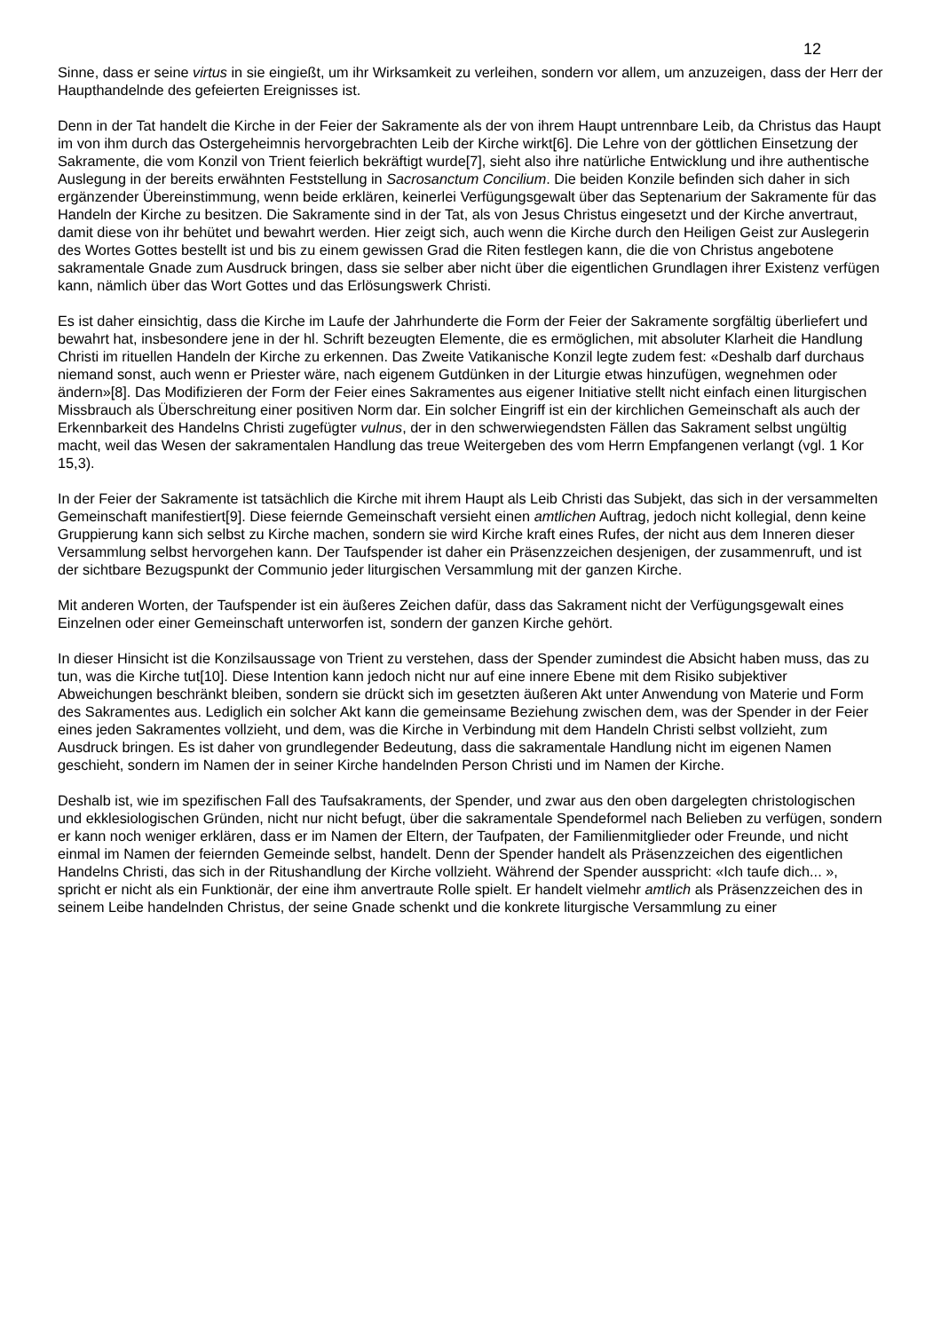12
Sinne, dass er seine virtus in sie eingießt, um ihr Wirksamkeit zu verleihen, sondern vor allem, um anzuzeigen, dass der Herr der Haupthandelnde des gefeierten Ereignisses ist.
Denn in der Tat handelt die Kirche in der Feier der Sakramente als der von ihrem Haupt untrennbare Leib, da Christus das Haupt im von ihm durch das Ostergeheimnis hervorgebrachten Leib der Kirche wirkt[6]. Die Lehre von der göttlichen Einsetzung der Sakramente, die vom Konzil von Trient feierlich bekräftigt wurde[7], sieht also ihre natürliche Entwicklung und ihre authentische Auslegung in der bereits erwähnten Feststellung in Sacrosanctum Concilium. Die beiden Konzile befinden sich daher in sich ergänzender Übereinstimmung, wenn beide erklären, keinerlei Verfügungsgewalt über das Septenarium der Sakramente für das Handeln der Kirche zu besitzen. Die Sakramente sind in der Tat, als von Jesus Christus eingesetzt und der Kirche anvertraut, damit diese von ihr behütet und bewahrt werden. Hier zeigt sich, auch wenn die Kirche durch den Heiligen Geist zur Auslegerin des Wortes Gottes bestellt ist und bis zu einem gewissen Grad die Riten festlegen kann, die die von Christus angebotene sakramentale Gnade zum Ausdruck bringen, dass sie selber aber nicht über die eigentlichen Grundlagen ihrer Existenz verfügen kann, nämlich über das Wort Gottes und das Erlösungswerk Christi.
Es ist daher einsichtig, dass die Kirche im Laufe der Jahrhunderte die Form der Feier der Sakramente sorgfältig überliefert und bewahrt hat, insbesondere jene in der hl. Schrift bezeugten Elemente, die es ermöglichen, mit absoluter Klarheit die Handlung Christi im rituellen Handeln der Kirche zu erkennen. Das Zweite Vatikanische Konzil legte zudem fest: «Deshalb darf durchaus niemand sonst, auch wenn er Priester wäre, nach eigenem Gutdünken in der Liturgie etwas hinzufügen, wegnehmen oder ändern»[8]. Das Modifizieren der Form der Feier eines Sakramentes aus eigener Initiative stellt nicht einfach einen liturgischen Missbrauch als Überschreitung einer positiven Norm dar. Ein solcher Eingriff ist ein der kirchlichen Gemeinschaft als auch der Erkennbarkeit des Handelns Christi zugefügter vulnus, der in den schwerwiegendsten Fällen das Sakrament selbst ungültig macht, weil das Wesen der sakramentalen Handlung das treue Weitergeben des vom Herrn Empfangenen verlangt (vgl. 1 Kor 15,3).
In der Feier der Sakramente ist tatsächlich die Kirche mit ihrem Haupt als Leib Christi das Subjekt, das sich in der versammelten Gemeinschaft manifestiert[9]. Diese feiernde Gemeinschaft versieht einen amtlichen Auftrag, jedoch nicht kollegial, denn keine Gruppierung kann sich selbst zu Kirche machen, sondern sie wird Kirche kraft eines Rufes, der nicht aus dem Inneren dieser Versammlung selbst hervorgehen kann. Der Taufspender ist daher ein Präsenzzeichen desjenigen, der zusammenruft, und ist der sichtbare Bezugspunkt der Communio jeder liturgischen Versammlung mit der ganzen Kirche.
Mit anderen Worten, der Taufspender ist ein äußeres Zeichen dafür, dass das Sakrament nicht der Verfügungsgewalt eines Einzelnen oder einer Gemeinschaft unterworfen ist, sondern der ganzen Kirche gehört.
In dieser Hinsicht ist die Konzilsaussage von Trient zu verstehen, dass der Spender zumindest die Absicht haben muss, das zu tun, was die Kirche tut[10]. Diese Intention kann jedoch nicht nur auf eine innere Ebene mit dem Risiko subjektiver Abweichungen beschränkt bleiben, sondern sie drückt sich im gesetzten äußeren Akt unter Anwendung von Materie und Form des Sakramentes aus. Lediglich ein solcher Akt kann die gemeinsame Beziehung zwischen dem, was der Spender in der Feier eines jeden Sakramentes vollzieht, und dem, was die Kirche in Verbindung mit dem Handeln Christi selbst vollzieht, zum Ausdruck bringen. Es ist daher von grundlegender Bedeutung, dass die sakramentale Handlung nicht im eigenen Namen geschieht, sondern im Namen der in seiner Kirche handelnden Person Christi und im Namen der Kirche.
Deshalb ist, wie im spezifischen Fall des Taufsakraments, der Spender, und zwar aus den oben dargelegten christologischen und ekklesiologischen Gründen, nicht nur nicht befugt, über die sakramentale Spendeformel nach Belieben zu verfügen, sondern er kann noch weniger erklären, dass er im Namen der Eltern, der Taufpaten, der Familienmitglieder oder Freunde, und nicht einmal im Namen der feiernden Gemeinde selbst, handelt. Denn der Spender handelt als Präsenzzeichen des eigentlichen Handelns Christi, das sich in der Ritushandlung der Kirche vollzieht. Während der Spender ausspricht: «Ich taufe dich... », spricht er nicht als ein Funktionär, der eine ihm anvertraute Rolle spielt. Er handelt vielmehr amtlich als Präsenzzeichen des in seinem Leibe handelnden Christus, der seine Gnade schenkt und die konkrete liturgische Versammlung zu einer